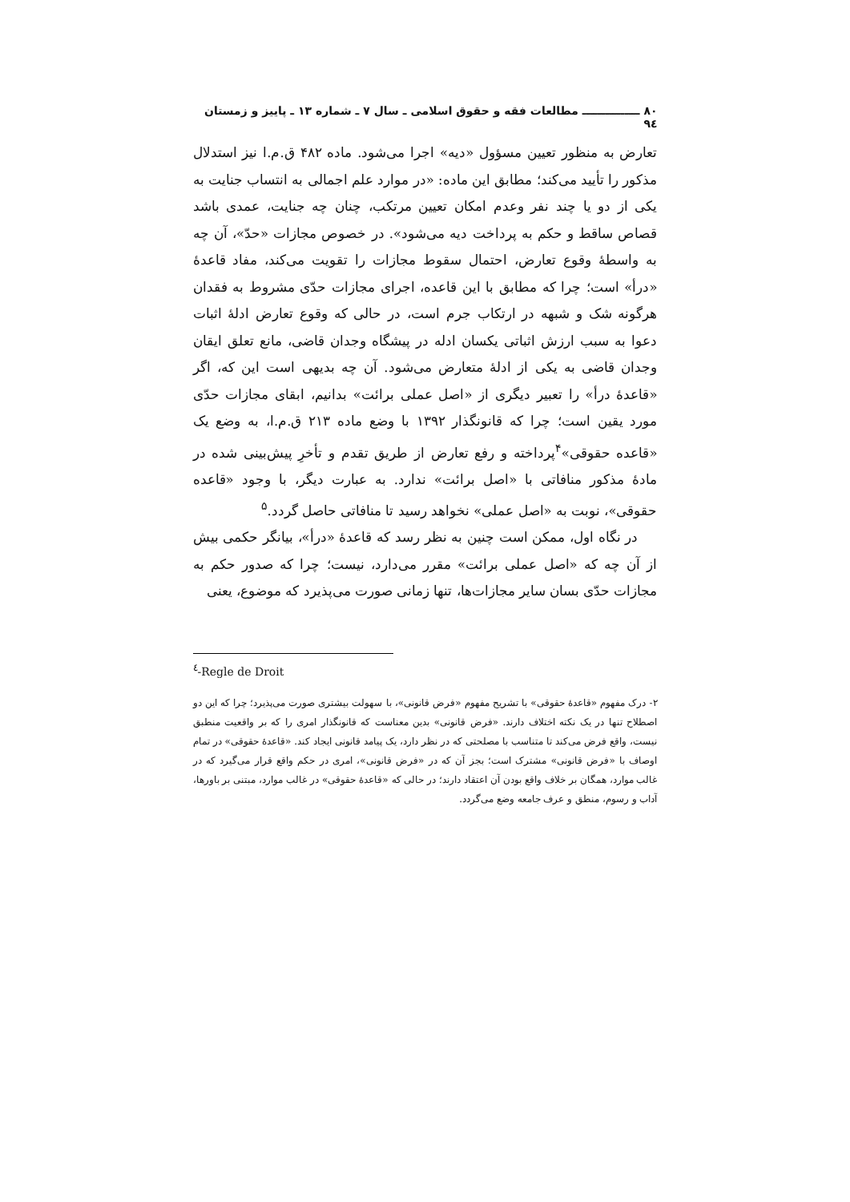۸۰ ـــــــــــــــ مطالعات فقه و حقوق اسلامی ـ سال ۷ ـ شماره ۱۳ ـ پاییز و زمستان ۹٤
تعارض به منظور تعیین مسؤول «دیه» اجرا می‌شود. ماده ۴۸۲ ق.م.ا نیز استدلال مذکور را تأیید می‌کند؛ مطابق این ماده: «در موارد علم اجمالی به انتساب جنایت به یکی از دو یا چند نفر وعدم امکان تعیین مرتکب، چنان چه جنایت، عمدی باشد قصاص ساقط و حکم به پرداخت دیه می‌شود». در خصوص مجازات «حدّ»، آن چه به واسطهٔ وقوع تعارض، احتمال سقوط مجازات را تقویت می‌کند، مفاد قاعدهٔ «درأ» است؛ چرا که مطابق با این قاعده، اجرای مجازات حدّی مشروط به فقدان هرگونه شک و شبهه در ارتکاب جرم است، در حالی که وقوع تعارض ادلهٔ اثبات دعوا به سبب ارزش اثباتی یکسان ادله در پیشگاه وجدان قاضی، مانع تعلق ایقان وجدان قاضی به یکی از ادلهٔ متعارض می‌شود. آن چه بدیهی است این که، اگر «قاعدهٔ درأ» را تعبیر دیگری از «اصل عملی برائت» بدانیم، ابقای مجازات حدّی مورد یقین است؛ چرا که قانونگذار ۱۳۹۲ با وضع ماده ۲۱۳ ق.م.ا، به وضع یک «قاعده حقوقی»<sup>۴</sup>پرداخته و رفع تعارض از طریق تقدم و تأخرِ پیش‌بینی شده در مادهٔ مذکور منافاتی با «اصل برائت» ندارد. به عبارت دیگر، با وجود «قاعده حقوقی»، نوبت به «اصل عملی» نخواهد رسید تا منافاتی حاصل گردد.<sup>۵</sup>
در نگاه اول، ممکن است چنین به نظر رسد که قاعدهٔ «درأ»، بیانگر حکمی بیش از آن چه که «اصل عملی برائت» مقرر می‌دارد، نیست؛ چرا که صدور حکم به مجازات حدّی بسان سایر مجازات‌ها، تنها زمانی صورت می‌پذیرد که موضوع، یعنی
<sup>٤</sup>-Regle de Droit
۲- درک مفهوم «قاعدهٔ حقوقی» با تشریح مفهوم «فرض قانونی»، با سهولت بیشتری صورت می‌پذیرد؛ چرا که این دو اصطلاح تنها در یک نکته اختلاف دارند. «فرض قانونی» بدین معناست که قانونگذار امری را که بر واقعیت منطبق نیست، واقع فرض می‌کند تا متناسب با مصلحتی که در نظر دارد، یک پیامد قانونی ایجاد کند. «قاعدهٔ حقوقی» در تمام اوصاف با «فرض قانونی» مشترک است؛ بجز آن که در «فرض قانونی»، امری در حکم واقع قرار می‌گیرد که در غالب موارد، همگان بر خلاف واقع بودن آن اعتقاد دارند؛ در حالی که «قاعدهٔ حقوقی» در غالب موارد، مبتنی بر باورها، آداب و رسوم، منطق و عرف جامعه وضع می‌گردد.